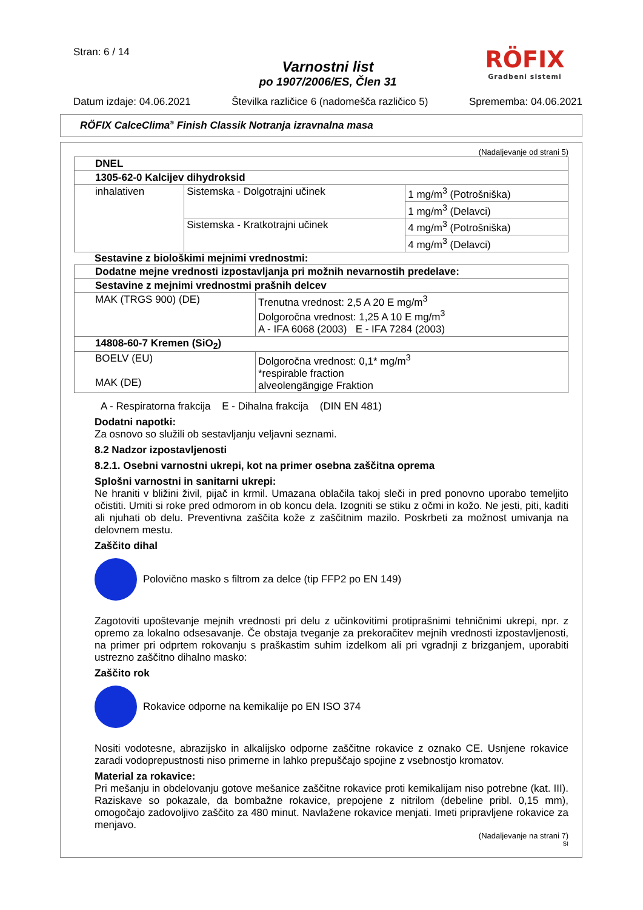Stran: 6 / 14
Varnostni list
po 1907/2006/ES, Člen 31
Datum izdaje: 04.06.2021 Številka različice 6 (nadomešča različico 5) Sprememba: 04.06.2021
RÖFIX
Gradbeni sistemi
RÖFIX CalceClima<sup>®</sup> Finish Classik Notranja izravnalna masa
(Nadaljevanje od strani 5)
| DNEL | | |
| 1305-62-0 Kalcijev dihydroksid | | |
| inhalativen | Sistemska - Dolgotrajni učinek | 1 mg/m<sup>3</sup> (Potrošniška) |
| | | 1 mg/m<sup>3</sup> (Delavci) |
| | Sistemska - Kratkotrajni učinek | 4 mg/m<sup>3</sup> (Potrošniška) |
| | | 4 mg/m<sup>3</sup> (Delavci) |
Sestavine z biološkimi mejnimi vrednostmi:
| Dodatne mejne vrednosti izpostavljanja pri možnih nevarnostih predelave: | |
| Sestavine z mejnimi vrednostmi prašnih delcev | |
| MAK (TRGS 900) (DE) | Trenutna vrednost: 2,5 A 20 E mg/m<sup>3</sup> Dolgoročna vrednost: 1,25 A 10 E mg/m<sup>3</sup> A - IFA 6068 (2003) E - IFA 7284 (2003) |
| 14808-60-7 Kremen (SiO<sub>2</sub>) | |
| BOELV (EU) MAK (DE) | Dolgoročna vrednost: 0,1* mg/m<sup>3</sup> *respirable fraction alveolengängige Fraktion |
A - Respiratorna frakcija E - Dihalna frakcija (DIN EN 481)
Dodatni napotki:
Za osnovo so služili ob sestavljanju veljavni seznami.
8.2 Nadzor izpostavljenosti
8.2.1. Osebni varnostni ukrepi, kot na primer osebna zaščitna oprema
Splošni varnostni in sanitarni ukrepi:
Ne hraniti v bližini živil, pijač in krmil. Umazana oblačila takoj sleči in pred ponovno uporabo temeljito očistiti. Umiti si roke pred odmorom in ob koncu dela. Izogniti se stiku z očmi in kožo. Ne jesti, piti, kaditi ali njuhati ob delu. Preventivna zaščita kože z zaščitnim mazilo. Poskrbeti za možnost umivanja na delovnem mestu.
Zaščito dihal
Polovično masko s filtrom za delce (tip FFP2 po EN 149)
Zagotoviti upoštevanje mejnih vrednosti pri delu z učinkovitimi protiprašnimi tehničnimi ukrepi, npr. z opremo za lokalno odsesavanje. Če obstaja tveganje za prekoračitev mejnih vrednosti izpostavljenosti, na primer pri odprtem rokovanju s praškastim suhim izdelkom ali pri vgradnji z brizganjem, uporabiti ustrezno zaščitno dihalno masko:
Zaščito rok
Rokavice odporne na kemikalije po EN ISO 374
Nositi vodotesne, abrazijsko in alkalijsko odporne zaščitne rokavice z oznako CE. Usnjene rokavice zaradi vodoprepustnosti niso primerne in lahko prepuščajo spojine z vsebnostjo kromatov.
Material za rokavice:
Pri mešanju in obdelovanju gotove mešanice zaščitne rokavice proti kemikalijam niso potrebne (kat. III). Raziskave so pokazale, da bombažne rokavice, prepojene z nitrilom (debeline pribl. 0,15 mm), omogočajo zadovoljivo zaščito za 480 minut. Navlažene rokavice menjati. Imeti pripravljene rokavice za menjavo.
(Nadaljevanje na strani 7)
SI